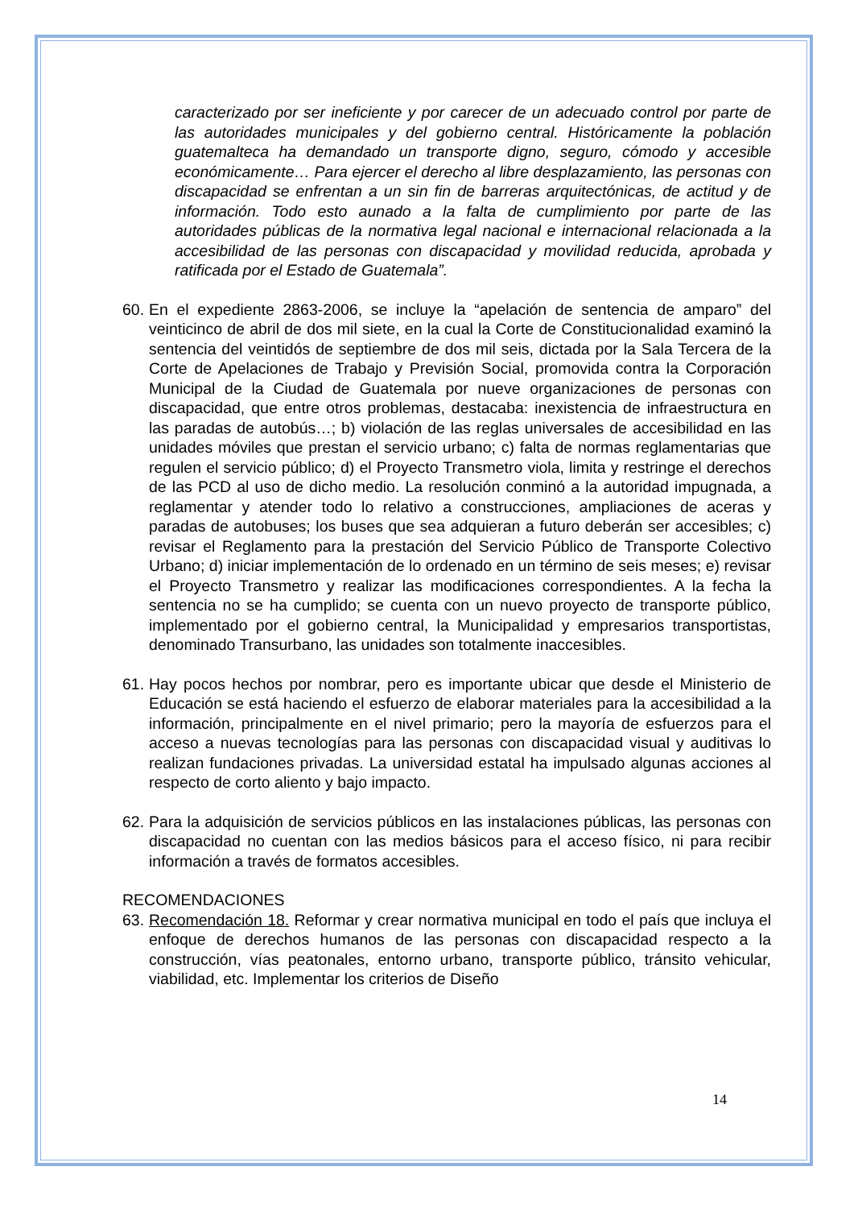caracterizado por ser ineficiente y por carecer de un adecuado control por parte de las autoridades municipales y del gobierno central. Históricamente la población guatemalteca ha demandado un transporte digno, seguro, cómodo y accesible económicamente… Para ejercer el derecho al libre desplazamiento, las personas con discapacidad se enfrentan a un sin fin de barreras arquitectónicas, de actitud y de información. Todo esto aunado a la falta de cumplimiento por parte de las autoridades públicas de la normativa legal nacional e internacional relacionada a la accesibilidad de las personas con discapacidad y movilidad reducida, aprobada y ratificada por el Estado de Guatemala”.
60. En el expediente 2863-2006, se incluye la “apelación de sentencia de amparo” del veinticinco de abril de dos mil siete, en la cual la Corte de Constitucionalidad examinó la sentencia del veintidós de septiembre de dos mil seis, dictada por la Sala Tercera de la Corte de Apelaciones de Trabajo y Previsión Social, promovida contra la Corporación Municipal de la Ciudad de Guatemala por nueve organizaciones de personas con discapacidad, que entre otros problemas, destacaba: inexistencia de infraestructura en las paradas de autobús…; b) violación de las reglas universales de accesibilidad en las unidades móviles que prestan el servicio urbano; c) falta de normas reglamentarias que regulen el servicio público; d) el Proyecto Transmetro viola, limita y restringe el derechos de las PCD al uso de dicho medio. La resolución conminó a la autoridad impugnada, a reglamentar y atender todo lo relativo a construcciones, ampliaciones de aceras y paradas de autobuses; los buses que sea adquieran a futuro deberán ser accesibles; c) revisar el Reglamento para la prestación del Servicio Público de Transporte Colectivo Urbano; d) iniciar implementación de lo ordenado en un término de seis meses; e) revisar el Proyecto Transmetro y realizar las modificaciones correspondientes. A la fecha la sentencia no se ha cumplido; se cuenta con un nuevo proyecto de transporte público, implementado por el gobierno central, la Municipalidad y empresarios transportistas, denominado Transurbano, las unidades son totalmente inaccesibles.
61. Hay pocos hechos por nombrar, pero es importante ubicar que desde el Ministerio de Educación se está haciendo el esfuerzo de elaborar materiales para la accesibilidad a la información, principalmente en el nivel primario; pero la mayoría de esfuerzos para el acceso a nuevas tecnologías para las personas con discapacidad visual y auditivas lo realizan fundaciones privadas. La universidad estatal ha impulsado algunas acciones al respecto de corto aliento y bajo impacto.
62. Para la adquisición de servicios públicos en las instalaciones públicas, las personas con discapacidad no cuentan con las medios básicos para el acceso físico, ni para recibir información a través de formatos accesibles.
RECOMENDACIONES
63. Recomendación 18. Reformar y crear normativa municipal en todo el país que incluya el enfoque de derechos humanos de las personas con discapacidad respecto a la construcción, vías peatonales, entorno urbano, transporte público, tránsito vehicular, viabilidad, etc. Implementar los criterios de Diseño
14